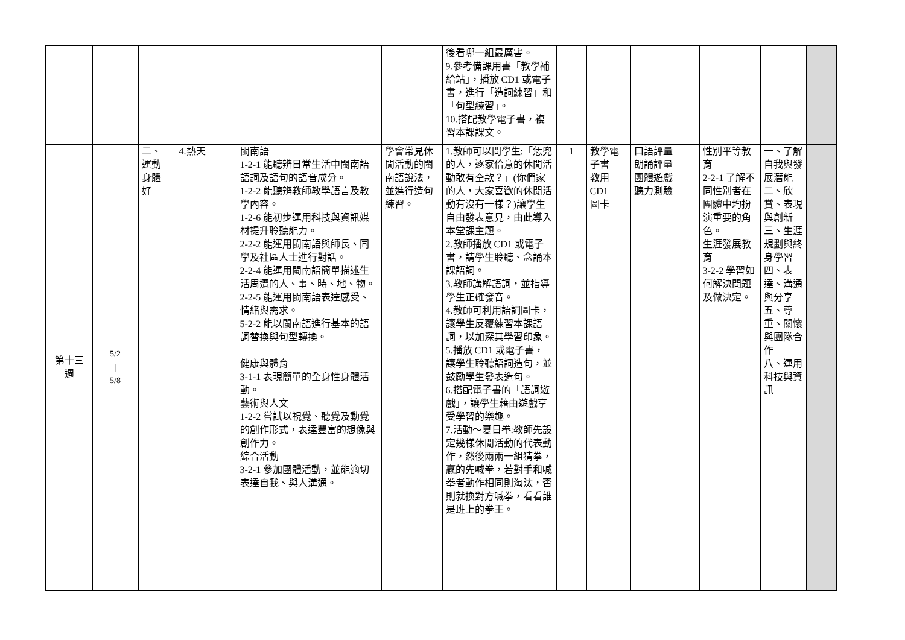| | | | | | | 後看哪一組最厲害。 9.參考備課用書「教學補給站」，播放 CD1 或電子書，進行「造詞練習」和「句型練習」。 10.搭配教學電子書，複習本課課文。 | | | | | | |
| 第十三 週 | 5/2 / 5/8 | 二、 運動 身體 好 | 4.熱天 | 閩南語 1-2-1 能聽辨日常生活中閩南語語詞及語句的語音成分。 1-2-2 能聽辨教師教學語言及教學內容。 1-2-6 能初步運用科技與資訊媒材提升聆聽能力。 2-2-2 能運用閩南語與師長、同學及社區人士進行對話。 2-2-4 能運用閩南語簡單描述生活周遭的人、事、時、地、物。 2-2-5 能運用閩南語表達感受、情緒與需求。 5-2-2 能以閩南語進行基本的語詞替換與句型轉換。 健康與體育 3-1-1 表現簡單的全身性身體活動。 藝術與人文 1-2-2 嘗試以視覺、聽覺及動覺的創作形式，表達豐富的想像與創作力。 綜合活動 3-2-1 參加團體活動，並能適切表達自我、與人溝通。 | 學會常見休閒活動的閩南語說法，並進行造句練習。 | 1.教師可以問學生:「恁兜的人，逐家佮意的休閒活動敢有仝款？」(你們家的人，大家喜歡的休閒活動有沒有一樣？)讓學生自由發表意見，由此導入本堂課主題。 2.教師播放 CD1 或電子書，請學生聆聽、念誦本課語詞。 3.教師講解語詞，並指導學生正確發音。 4.教師可利用語詞圖卡，讓學生反覆練習本課語詞，以加深其學習印象。 5.播放 CD1 或電子書，讓學生聆聽語詞造句，並鼓勵學生發表造句。 6.搭配電子書的「語詞遊戲」，讓學生藉由遊戲享受學習的樂趣。 7.活動～夏日拳:教師先設定幾樣休閒活動的代表動作，然後兩兩一組猜拳，贏的先喊拳，若對手和喊拳者動作相同則淘汰，否則就換對方喊拳，看看誰是班上的拳王。 | 1 | 教學電子書 教用 CD1 圖卡 | 口語評量 朗誦評量 團體遊戲 聽力測驗 | 性別平等教育 2-2-1 了解不同性別者在團體中均扮演重要的角色。 生涯發展教育 3-2-2 學習如何解決問題及做決定。 | 一、了解自我與發展潛能 二、欣賞、表現與創新 三、生涯規劃與終身學習 四、表達、溝通與分享 五、尊重、關懷與團隊合作 八、運用科技與資訊 | |